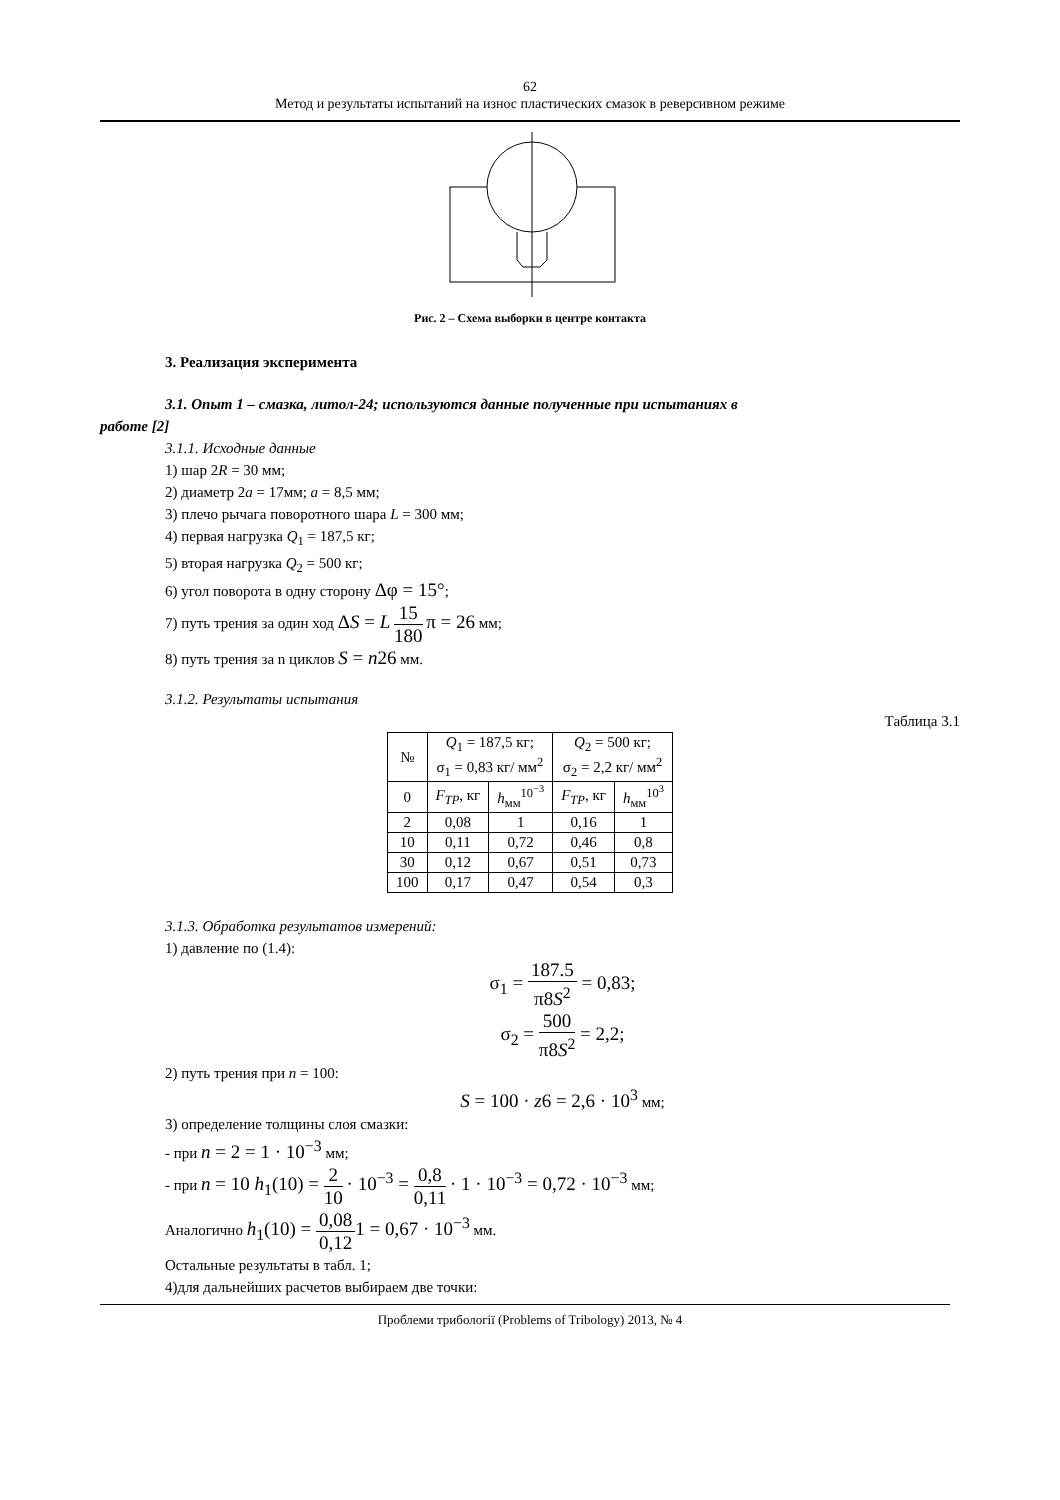62
Метод и результаты испытаний на износ пластических смазок в реверсивном режиме
Рис. 2 – Схема выборки в центре контакта
3. Реализация эксперимента
3.1. Опыт 1 – смазка, литол-24; используются данные полученные при испытаниях в
работе [2]
3.1.1. Исходные данные
1) шар 2R = 30 мм;
2) диаметр 2a = 17мм; a = 8,5 мм;
3) плечо рычага поворотного шара L = 300 мм;
4) первая нагрузка Q<sub>1</sub> = 187,5 кг;
5) вторая нагрузка Q<sub>2</sub> = 500 кг;
6) угол поворота в одну сторону Δφ = 15°;
7) путь трения за один ход ΔS = L 15 180 π = 26 мм;
8) путь трения за n циклов S = n26 мм.
3.1.2. Результаты испытания
Таблица 3.1
| № | Q<sub>1</sub> = 187,5 кг; σ<sub>1</sub> = 0,83 кг/ мм<sup>2</sup> | | Q<sub>2</sub> = 500 кг; σ<sub>2</sub> = 2,2 кг/ мм<sup>2</sup> | |
| --- | --- | --- | --- | --- |
| 0 | F<sub>TP</sub> , кг | h<sub>мм</sub><sup>10<sup>−3</sup></sup> | F<sub>TP</sub> , кг | h<sub>мм</sub><sup>10<sup>3</sup></sup> |
| 2 | 0,08 | 1 | 0,16 | 1 |
| 10 | 0,11 | 0,72 | 0,46 | 0,8 |
| 30 | 0,12 | 0,67 | 0,51 | 0,73 |
| 100 | 0,17 | 0,47 | 0,54 | 0,3 |
3.1.3. Обработка результатов измерений:
1) давление по (1.4):
σ<sub>1</sub> = 187.5 π8S<sup>2</sup> = 0,83;
σ<sub>2</sub> = 500 π8S<sup>2</sup> = 2,2;
2) путь трения при n = 100:
S = 100 · z6 = 2,6 · 10<sup>3</sup> мм;
3) определение толщины слоя смазки:
- при n = 2 = 1 · 10<sup>−3</sup> мм;
- при n = 10 h<sub>1</sub>(10) = 2 10 · 10<sup>−3</sup> = 0,8 0,11 · 1 · 10<sup>−3</sup> = 0,72 · 10<sup>−3</sup> мм;
Аналогично h<sub>1</sub>(10) = 0,08 0,121 = 0,67 · 10<sup>−3</sup> мм.
Остальные результаты в табл. 1;
4)для дальнейших расчетов выбираем две точки:
Проблеми трибології (Problems of Tribology) 2013, № 4